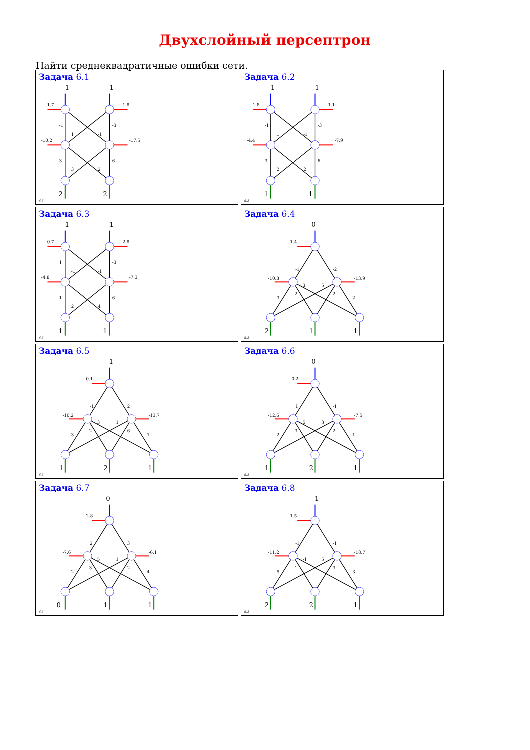Двухслойный персептрон
Найти среднеквадратичные ошибки сети.
Задача 6.1
1
1
1.7
1.8
-10.2
-17.5
-1
-3
1
-1
3
6
3
2
2
2
6.3
Задача 6.2
1
1
1.8
1.1
-4.4
-7.9
-1
-3
1
-1
3
6
2
2
1
1
6.3
Задача 6.3
1
1
0.7
2.8
-4.8
-7.3
1
-3
-1
-1
1
6
2
4
1
1
6.3
Задача 6.4
0
1.4
-10.8
-13.9
-1
-2
3
2
3
5
2
2
2
1
1
6.3
Задача 6.5
1
-0.1
-10.2
-13.7
-1
2
3
2
3
1
6
1
1
2
1
6.3
Задача 6.6
0
-0.2
-12.6
-7.5
1
-1
2
3
5
3
2
1
1
2
1
6.3
Задача 6.7
0
-2.8
-7.6
-6.1
2
3
2
3
5
1
2
4
0
1
1
6.3
Задача 6.8
1
1.5
-11.2
-18.7
-1
-1
5
1
-1
5
3
3
2
2
1
6.3